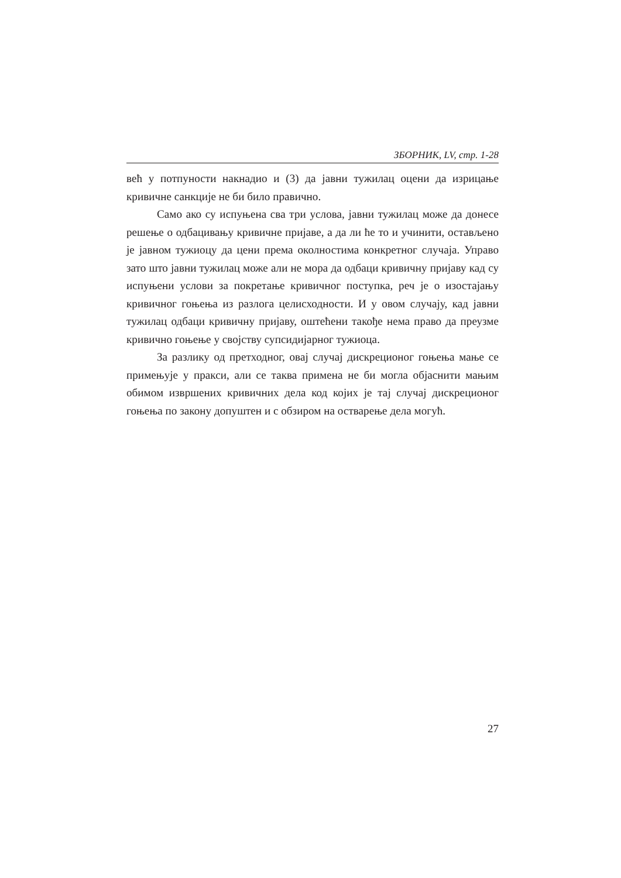ЗБОРНИК, LV, стр. 1-28
већ у потпуности накнадио и (3) да јавни тужилац оцени да изрицање кривичне санкције не би било правично.
Само ако су испуњена сва три услова, јавни тужилац може да донесе решење о одбацивању кривичне пријаве, а да ли ће то и учинити, остављено је јавном тужиоцу да цени према околностима конкретног случаја. Управо зато што јавни тужилац може али не мора да одбаци кривичну пријаву кад су испуњени услови за покретање кривичног поступка, реч је о изостајању кривичног гоњења из разлога целисходности. И у овом случају, кад јавни тужилац одбаци кривичну пријаву, оштећени такође нема право да преузме кривично гоњење у својству супсидијарног тужиоца.
За разлику од претходног, овај случај дискреционог гоњења мање се примењује у пракси, али се таква примена не би могла објаснити мањим обимом извршених кривичних дела код којих је тај случај дискреционог гоњења по закону допуштен и с обзиром на остварење дела могућ.
27